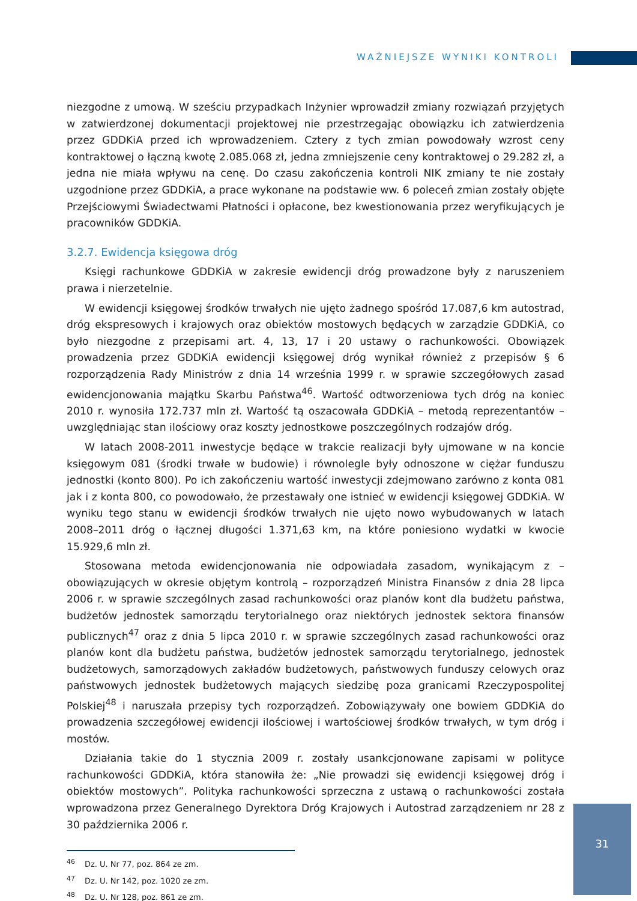WAŻNIEJSZE WYNIKI KONTROLI
niezgodne z umową. W sześciu przypadkach Inżynier wprowadził zmiany rozwiązań przyjętych w zatwierdzonej dokumentacji projektowej nie przestrzegając obowiązku ich zatwierdzenia przez GDDKiA przed ich wprowadzeniem. Cztery z tych zmian powodowały wzrost ceny kontraktowej o łączną kwotę 2.085.068 zł, jedna zmniejszenie ceny kontraktowej o 29.282 zł, a jedna nie miała wpływu na cenę. Do czasu zakończenia kontroli NIK zmiany te nie zostały uzgodnione przez GDDKiA, a prace wykonane na podstawie ww. 6 poleceń zmian zostały objęte Przejściowymi Świadectwami Płatności i opłacone, bez kwestionowania przez weryfikujących je pracowników GDDKiA.
3.2.7. Ewidencja księgowa dróg
Księgi rachunkowe GDDKiA w zakresie ewidencji dróg prowadzone były z naruszeniem prawa i nierzetelnie.
W ewidencji księgowej środków trwałych nie ujęto żadnego spośród 17.087,6 km autostrad, dróg ekspresowych i krajowych oraz obiektów mostowych będących w zarządzie GDDKiA, co było niezgodne z przepisami art. 4, 13, 17 i 20 ustawy o rachunkowości. Obowiązek prowadzenia przez GDDKiA ewidencji księgowej dróg wynikał również z przepisów § 6 rozporządzenia Rady Ministrów z dnia 14 września 1999 r. w sprawie szczegółowych zasad ewidencjonowania majątku Skarbu Państwa<sup>46</sup>. Wartość odtworzeniowa tych dróg na koniec 2010 r. wynosiła 172.737 mln zł. Wartość tą oszacowała GDDKiA – metodą reprezentantów – uwzględniając stan ilościowy oraz koszty jednostkowe poszczególnych rodzajów dróg.
W latach 2008-2011 inwestycje będące w trakcie realizacji były ujmowane w na koncie księgowym 081 (środki trwałe w budowie) i równolegle były odnoszone w ciężar funduszu jednostki (konto 800). Po ich zakończeniu wartość inwestycji zdejmowano zarówno z konta 081 jak i z konta 800, co powodowało, że przestawały one istnieć w ewidencji księgowej GDDKiA. W wyniku tego stanu w ewidencji środków trwałych nie ujęto nowo wybudowanych w latach 2008–2011 dróg o łącznej długości 1.371,63 km, na które poniesiono wydatki w kwocie 15.929,6 mln zł.
Stosowana metoda ewidencjonowania nie odpowiadała zasadom, wynikającym z – obowiązujących w okresie objętym kontrolą – rozporządzeń Ministra Finansów z dnia 28 lipca 2006 r. w sprawie szczególnych zasad rachunkowości oraz planów kont dla budżetu państwa, budżetów jednostek samorządu terytorialnego oraz niektórych jednostek sektora finansów publicznych<sup>47</sup> oraz z dnia 5 lipca 2010 r. w sprawie szczególnych zasad rachunkowości oraz planów kont dla budżetu państwa, budżetów jednostek samorządu terytorialnego, jednostek budżetowych, samorządowych zakładów budżetowych, państwowych funduszy celowych oraz państwowych jednostek budżetowych mających siedzibę poza granicami Rzeczypospolitej Polskiej<sup>48</sup> i naruszała przepisy tych rozporządzeń. Zobowiązywały one bowiem GDDKiA do prowadzenia szczegółowej ewidencji ilościowej i wartościowej środków trwałych, w tym dróg i mostów.
Działania takie do 1 stycznia 2009 r. zostały usankcjonowane zapisami w polityce rachunkowości GDDKiA, która stanowiła że: „Nie prowadzi się ewidencji księgowej dróg i obiektów mostowych”. Polityka rachunkowości sprzeczna z ustawą o rachunkowości została wprowadzona przez Generalnego Dyrektora Dróg Krajowych i Autostrad zarządzeniem nr 28 z 30 października 2006 r.
<sup>46</sup> Dz. U. Nr 77, poz. 864 ze zm.
<sup>47</sup> Dz. U. Nr 142, poz. 1020 ze zm.
<sup>48</sup> Dz. U. Nr 128, poz. 861 ze zm.
31